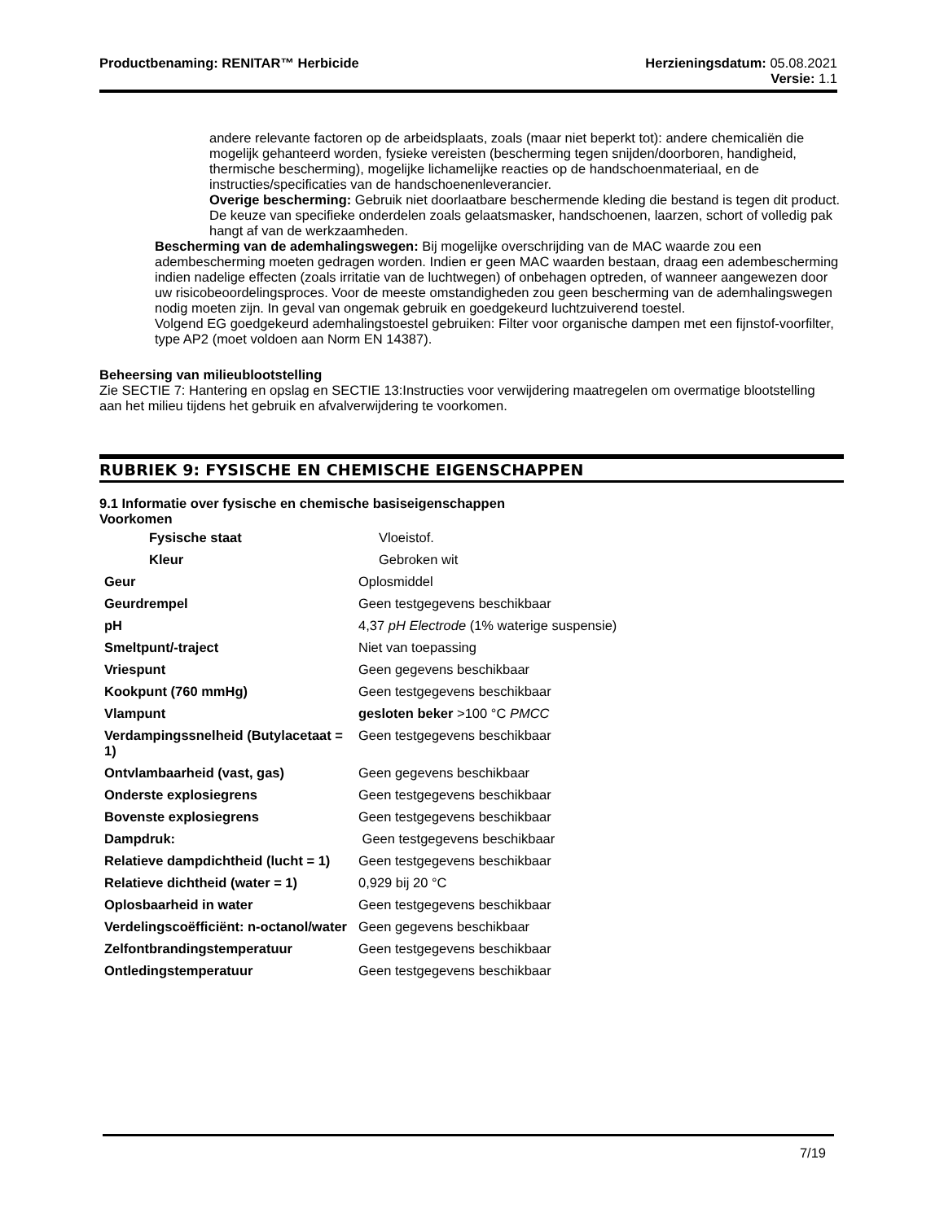Productbenaming: RENITAR™ Herbicide
Herzieningsdatum: 05.08.2021
Versie: 1.1
andere relevante factoren op de arbeidsplaats, zoals (maar niet beperkt tot): andere chemicaliën die mogelijk gehanteerd worden, fysieke vereisten (bescherming tegen snijden/doorboren, handigheid, thermische bescherming), mogelijke lichamelijke reacties op de handschoenmateriaal, en de instructies/specificaties van de handschoenenleverancier.
Overige bescherming: Gebruik niet doorlaatbare beschermende kleding die bestand is tegen dit product. De keuze van specifieke onderdelen zoals gelaatsmasker, handschoenen, laarzen, schort of volledig pak hangt af van de werkzaamheden.
Bescherming van de ademhalingswegen: Bij mogelijke overschrijding van de MAC waarde zou een adembescherming moeten gedragen worden. Indien er geen MAC waarden bestaan, draag een adembescherming indien nadelige effecten (zoals irritatie van de luchtwegen) of onbehagen optreden, of wanneer aangewezen door uw risicobeoordelingsproces. Voor de meeste omstandigheden zou geen bescherming van de ademhalingswegen nodig moeten zijn. In geval van ongemak gebruik en goedgekeurd luchtzuiverend toestel.
Volgend EG goedgekeurd ademhalingstoestel gebruiken: Filter voor organische dampen met een fijnstof-voorfilter, type AP2 (moet voldoen aan Norm EN 14387).
Beheersing van milieublootstelling
Zie SECTIE 7: Hantering en opslag en SECTIE 13:Instructies voor verwijdering maatregelen om overmatige blootstelling aan het milieu tijdens het gebruik en afvalverwijdering te voorkomen.
RUBRIEK 9: FYSISCHE EN CHEMISCHE EIGENSCHAPPEN
9.1 Informatie over fysische en chemische basiseigenschappen
Voorkomen
| Fysische staat | Vloeistof. |
| Kleur | Gebroken wit |
| Geur | Oplosmiddel |
| Geurdrempel | Geen testgegevens beschikbaar |
| pH | 4,37 pH Electrode (1% waterige suspensie) |
| Smeltpunt/-traject | Niet van toepassing |
| Vriespunt | Geen gegevens beschikbaar |
| Kookpunt (760 mmHg) | Geen testgegevens beschikbaar |
| Vlampunt | gesloten beker >100 °C PMCC |
| Verdampingssnelheid (Butylacetaat = 1) | Geen testgegevens beschikbaar |
| Ontvlambaarheid (vast, gas) | Geen gegevens beschikbaar |
| Onderste explosiegrens | Geen testgegevens beschikbaar |
| Bovenste explosiegrens | Geen testgegevens beschikbaar |
| Dampdruk: | Geen testgegevens beschikbaar |
| Relatieve dampdichtheid (lucht = 1) | Geen testgegevens beschikbaar |
| Relatieve dichtheid (water = 1) | 0,929 bij 20 °C |
| Oplosbaarheid in water | Geen testgegevens beschikbaar |
| Verdelingscoëfficiënt: n-octanol/water | Geen gegevens beschikbaar |
| Zelfontbrandingstemperatuur | Geen testgegevens beschikbaar |
| Ontledingstemperatuur | Geen testgegevens beschikbaar |
7/19